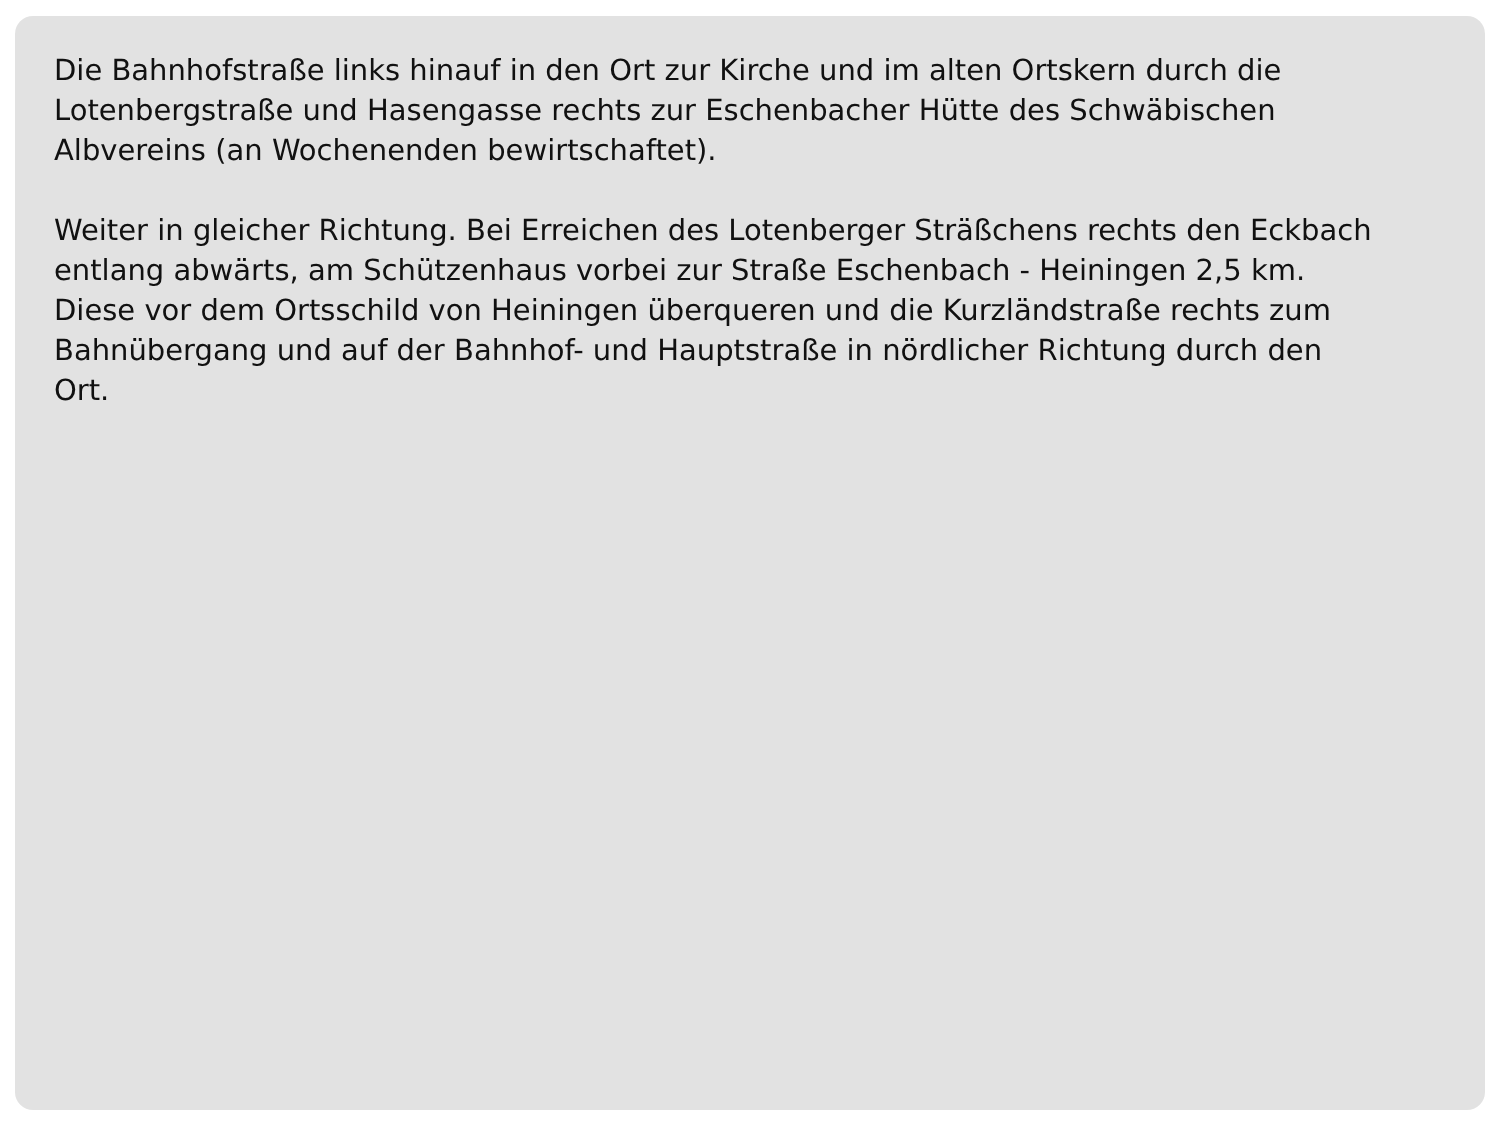Die Bahnhofstraße links hinauf in den Ort zur Kirche und im alten Ortskern durch die Lotenbergstraße und Hasengasse rechts zur Eschenbacher Hütte des Schwäbischen Albvereins (an Wochenenden bewirtschaftet).
Weiter in gleicher Richtung. Bei Erreichen des Lotenberger Sträßchens rechts den Eckbach entlang abwärts, am Schützenhaus vorbei zur Straße Eschenbach - Heiningen 2,5 km.
Diese vor dem Ortsschild von Heiningen überqueren und die Kurzländstraße rechts zum Bahnübergang und auf der Bahnhof- und Hauptstraße in nördlicher Richtung durch den
Ort.